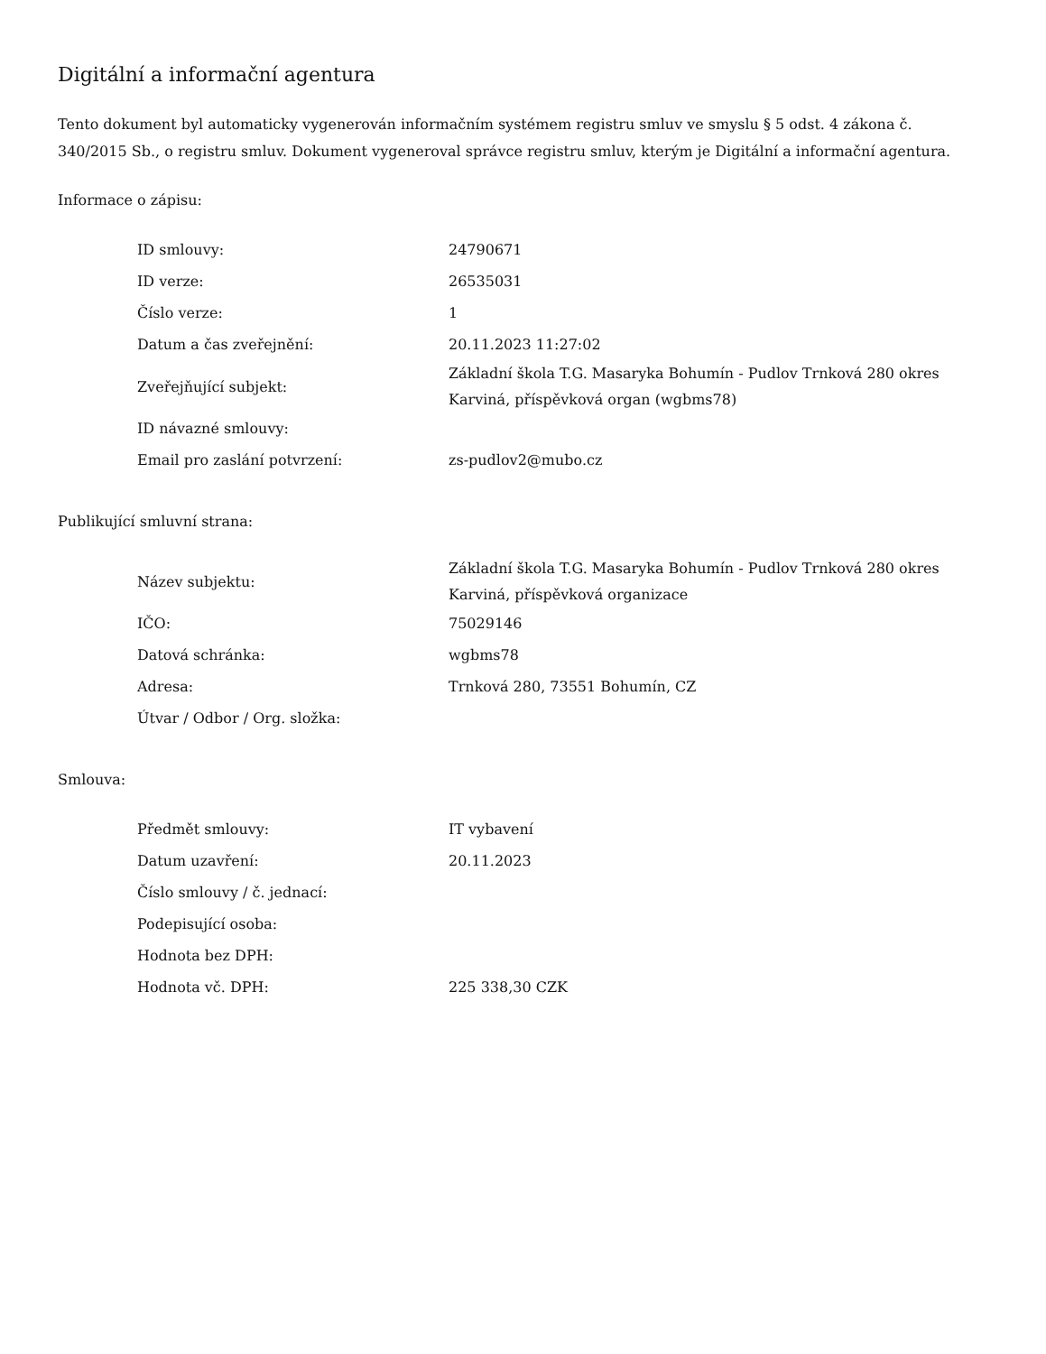Digitální a informační agentura
Tento dokument byl automaticky vygenerován informačním systémem registru smluv ve smyslu § 5 odst. 4 zákona č. 340/2015 Sb., o registru smluv. Dokument vygeneroval správce registru smluv, kterým je Digitální a informační agentura.
Informace o zápisu:
| ID smlouvy: | 24790671 |
| ID verze: | 26535031 |
| Číslo verze: | 1 |
| Datum a čas zveřejnění: | 20.11.2023 11:27:02 |
| Zveřejňující subjekt: | Základní škola T.G. Masaryka Bohumín - Pudlov Trnková 280 okres Karviná, příspěvková organ (wgbms78) |
| ID návazné smlouvy: | |
| Email pro zaslání potvrzení: | zs-pudlov2@mubo.cz |
Publikující smluvní strana:
| Název subjektu: | Základní škola T.G. Masaryka Bohumín - Pudlov Trnková 280 okres Karviná, příspěvková organizace |
| IČO: | 75029146 |
| Datová schránka: | wgbms78 |
| Adresa: | Trnková 280, 73551 Bohumín, CZ |
| Útvar / Odbor / Org. složka: | |
Smlouva:
| Předmět smlouvy: | IT vybavení |
| Datum uzavření: | 20.11.2023 |
| Číslo smlouvy / č. jednací: | |
| Podepisující osoba: | |
| Hodnota bez DPH: | |
| Hodnota vč. DPH: | 225 338,30 CZK |